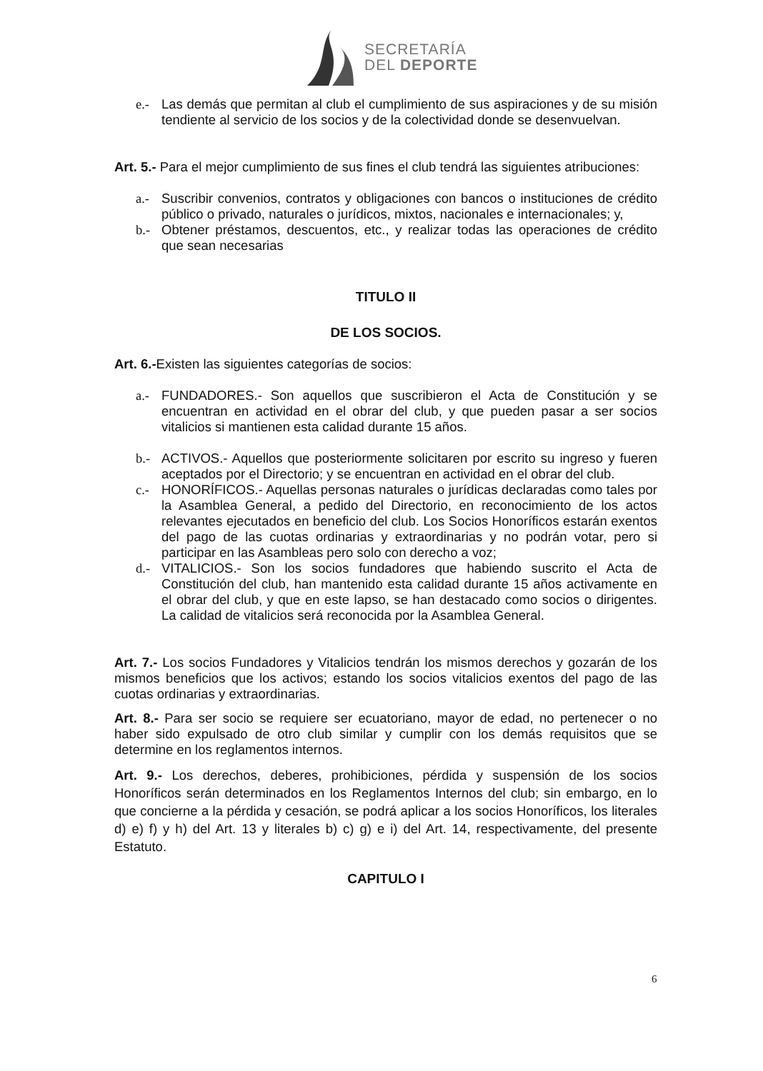SECRETARÍA
DEL DEPORTE
e.- Las demás que permitan al club el cumplimiento de sus aspiraciones y de su misión tendiente al servicio de los socios y de la colectividad donde se desenvuelvan.
Art. 5.- Para el mejor cumplimiento de sus fines el club tendrá las siguientes atribuciones:
a.- Suscribir convenios, contratos y obligaciones con bancos o instituciones de crédito público o privado, naturales o jurídicos, mixtos, nacionales e internacionales; y,
b.- Obtener préstamos, descuentos, etc., y realizar todas las operaciones de crédito que sean necesarias
TITULO II
DE LOS SOCIOS.
Art. 6.-Existen las siguientes categorías de socios:
a.- FUNDADORES.- Son aquellos que suscribieron el Acta de Constitución y se encuentran en actividad en el obrar del club, y que pueden pasar a ser socios vitalicios si mantienen esta calidad durante 15 años.
b.- ACTIVOS.- Aquellos que posteriormente solicitaren por escrito su ingreso y fueren aceptados por el Directorio; y se encuentran en actividad en el obrar del club.
c.- HONORÍFICOS.- Aquellas personas naturales o jurídicas declaradas como tales por la Asamblea General, a pedido del Directorio, en reconocimiento de los actos relevantes ejecutados en beneficio del club. Los Socios Honoríficos estarán exentos del pago de las cuotas ordinarias y extraordinarias y no podrán votar, pero si participar en las Asambleas pero solo con derecho a voz;
d.- VITALICIOS.- Son los socios fundadores que habiendo suscrito el Acta de Constitución del club, han mantenido esta calidad durante 15 años activamente en el obrar del club, y que en este lapso, se han destacado como socios o dirigentes. La calidad de vitalicios será reconocida por la Asamblea General.
Art. 7.- Los socios Fundadores y Vitalicios tendrán los mismos derechos y gozarán de los mismos beneficios que los activos; estando los socios vitalicios exentos del pago de las cuotas ordinarias y extraordinarias.
Art. 8.- Para ser socio se requiere ser ecuatoriano, mayor de edad, no pertenecer o no haber sido expulsado de otro club similar y cumplir con los demás requisitos que se determine en los reglamentos internos.
Art. 9.- Los derechos, deberes, prohibiciones, pérdida y suspensión de los socios Honoríficos serán determinados en los Reglamentos Internos del club; sin embargo, en lo que concierne a la pérdida y cesación, se podrá aplicar a los socios Honoríficos, los literales d) e) f) y h) del Art. 13 y literales b) c) g) e i) del Art. 14, respectivamente, del presente Estatuto.
CAPITULO I
6